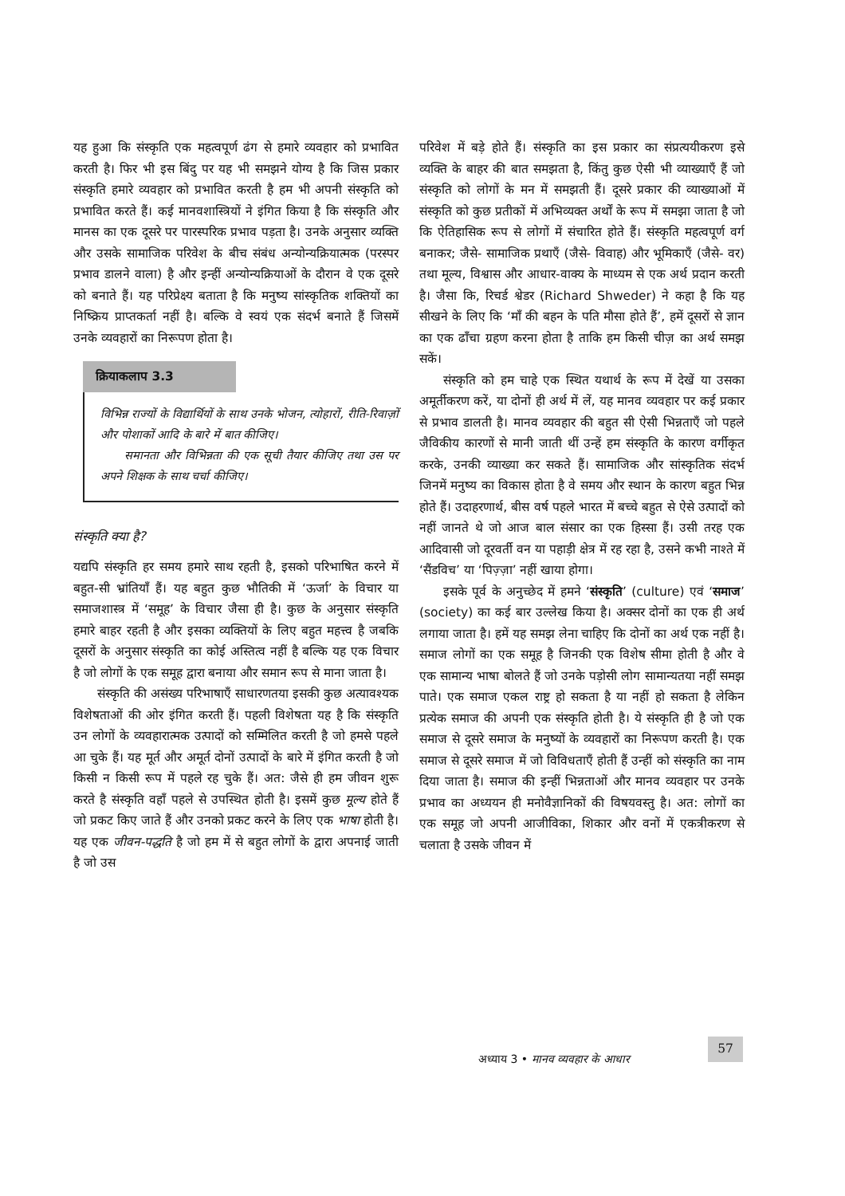यह हुआ कि संस्कृति एक महत्वपूर्ण ढंग से हमारे व्यवहार को प्रभावित करती है। फिर भी इस बिंदु पर यह भी समझने योग्य है कि जिस प्रकार संस्कृति हमारे व्यवहार को प्रभावित करती है हम भी अपनी संस्कृति को प्रभावित करते हैं। कई मानवशास्त्रियों ने इंगित किया है कि संस्कृति और मानस का एक दूसरे पर पारस्परिक प्रभाव पड़ता है। उनके अनुसार व्यक्ति और उसके सामाजिक परिवेश के बीच संबंध अन्योन्यक्रियात्मक (परस्पर प्रभाव डालने वाला) है और इन्हीं अन्योन्यक्रियाओं के दौरान वे एक दूसरे को बनाते हैं। यह परिप्रेक्ष्य बताता है कि मनुष्य सांस्कृतिक शक्तियों का निष्क्रिय प्राप्तकर्ता नहीं है। बल्कि वे स्वयं एक संदर्भ बनाते हैं जिसमें उनके व्यवहारों का निरूपण होता है।
क्रियाकलाप 3.3
विभिन्न राज्यों के विद्यार्थियों के साथ उनके भोजन, त्योहारों, रीति-रिवाज़ों और पोशाकों आदि के बारे में बात कीजिए।
समानता और विभिन्नता की एक सूची तैयार कीजिए तथा उस पर अपने शिक्षक के साथ चर्चा कीजिए।
संस्कृति क्या है?
यद्यपि संस्कृति हर समय हमारे साथ रहती है, इसको परिभाषित करने में बहुत-सी भ्रांतियाँ हैं। यह बहुत कुछ भौतिकी में ‘ऊर्जा’ के विचार या समाजशास्त्र में ‘समूह’ के विचार जैसा ही है। कुछ के अनुसार संस्कृति हमारे बाहर रहती है और इसका व्यक्तियों के लिए बहुत महत्त्व है जबकि दूसरों के अनुसार संस्कृति का कोई अस्तित्व नहीं है बल्कि यह एक विचार है जो लोगों के एक समूह द्वारा बनाया और समान रूप से माना जाता है।
संस्कृति की असंख्य परिभाषाएँ साधारणतया इसकी कुछ अत्यावश्यक विशेषताओं की ओर इंगित करती हैं। पहली विशेषता यह है कि संस्कृति उन लोगों के व्यवहारात्मक उत्पादों को सम्मिलित करती है जो हमसे पहले आ चुके हैं। यह मूर्त और अमूर्त दोनों उत्पादों के बारे में इंगित करती है जो किसी न किसी रूप में पहले रह चुके हैं। अत: जैसे ही हम जीवन शुरू करते है संस्कृति वहाँ पहले से उपस्थित होती है। इसमें कुछ मूल्य होते हैं जो प्रकट किए जाते हैं और उनको प्रकट करने के लिए एक भाषा होती है। यह एक जीवन-पद्धति है जो हम में से बहुत लोगों के द्वारा अपनाई जाती है जो उस
परिवेश में बड़े होते हैं। संस्कृति का इस प्रकार का संप्रत्ययीकरण इसे व्यक्ति के बाहर की बात समझता है, किंतु कुछ ऐसी भी व्याख्याएँ हैं जो संस्कृति को लोगों के मन में समझती हैं। दूसरे प्रकार की व्याख्याओं में संस्कृति को कुछ प्रतीकों में अभिव्यक्त अर्थों के रूप में समझा जाता है जो कि ऐतिहासिक रूप से लोगों में संचारित होते हैं। संस्कृति महत्वपूर्ण वर्ग बनाकर; जैसे- सामाजिक प्रथाएँ (जैसे- विवाह) और भूमिकाएँ (जैसे- वर) तथा मूल्य, विश्वास और आधार-वाक्य के माध्यम से एक अर्थ प्रदान करती है। जैसा कि, रिचर्ड श्वेडर (Richard Shweder) ने कहा है कि यह सीखने के लिए कि ‘माँ की बहन के पति मौसा होते हैं’, हमें दूसरों से ज्ञान का एक ढाँचा ग्रहण करना होता है ताकि हम किसी चीज़ का अर्थ समझ सकें।
संस्कृति को हम चाहे एक स्थित यथार्थ के रूप में देखें या उसका अमूर्तीकरण करें, या दोनों ही अर्थ में लें, यह मानव व्यवहार पर कई प्रकार से प्रभाव डालती है। मानव व्यवहार की बहुत सी ऐसी भिन्नताएँ जो पहले जैविकीय कारणों से मानी जाती थीं उन्हें हम संस्कृति के कारण वर्गीकृत करके, उनकी व्याख्या कर सकते हैं। सामाजिक और सांस्कृतिक संदर्भ जिनमें मनुष्य का विकास होता है वे समय और स्थान के कारण बहुत भिन्न होते हैं। उदाहरणार्थ, बीस वर्ष पहले भारत में बच्चे बहुत से ऐसे उत्पादों को नहीं जानते थे जो आज बाल संसार का एक हिस्सा हैं। उसी तरह एक आदिवासी जो दूरवर्ती वन या पहाड़ी क्षेत्र में रह रहा है, उसने कभी नाश्ते में ‘सैंडविच’ या ‘पिज़्ज़ा’ नहीं खाया होगा।
इसके पूर्व के अनुच्छेद में हमने ‘संस्कृति’ (culture) एवं ‘समाज’ (society) का कई बार उल्लेख किया है। अक्सर दोनों का एक ही अर्थ लगाया जाता है। हमें यह समझ लेना चाहिए कि दोनों का अर्थ एक नहीं है। समाज लोगों का एक समूह है जिनकी एक विशेष सीमा होती है और वे एक सामान्य भाषा बोलते हैं जो उनके पड़ोसी लोग सामान्यतया नहीं समझ पाते। एक समाज एकल राष्ट्र हो सकता है या नहीं हो सकता है लेकिन प्रत्येक समाज की अपनी एक संस्कृति होती है। ये संस्कृति ही है जो एक समाज से दूसरे समाज के मनुष्यों के व्यवहारों का निरूपण करती है। एक समाज से दूसरे समाज में जो विविधताएँ होती हैं उन्हीं को संस्कृति का नाम दिया जाता है। समाज की इन्हीं भिन्नताओं और मानव व्यवहार पर उनके प्रभाव का अध्ययन ही मनोवैज्ञानिकों की विषयवस्तु है। अत: लोगों का एक समूह जो अपनी आजीविका, शिकार और वनों में एकत्रीकरण से चलाता है उसके जीवन में
अध्याय 3 • मानव व्यवहार के आधार
57